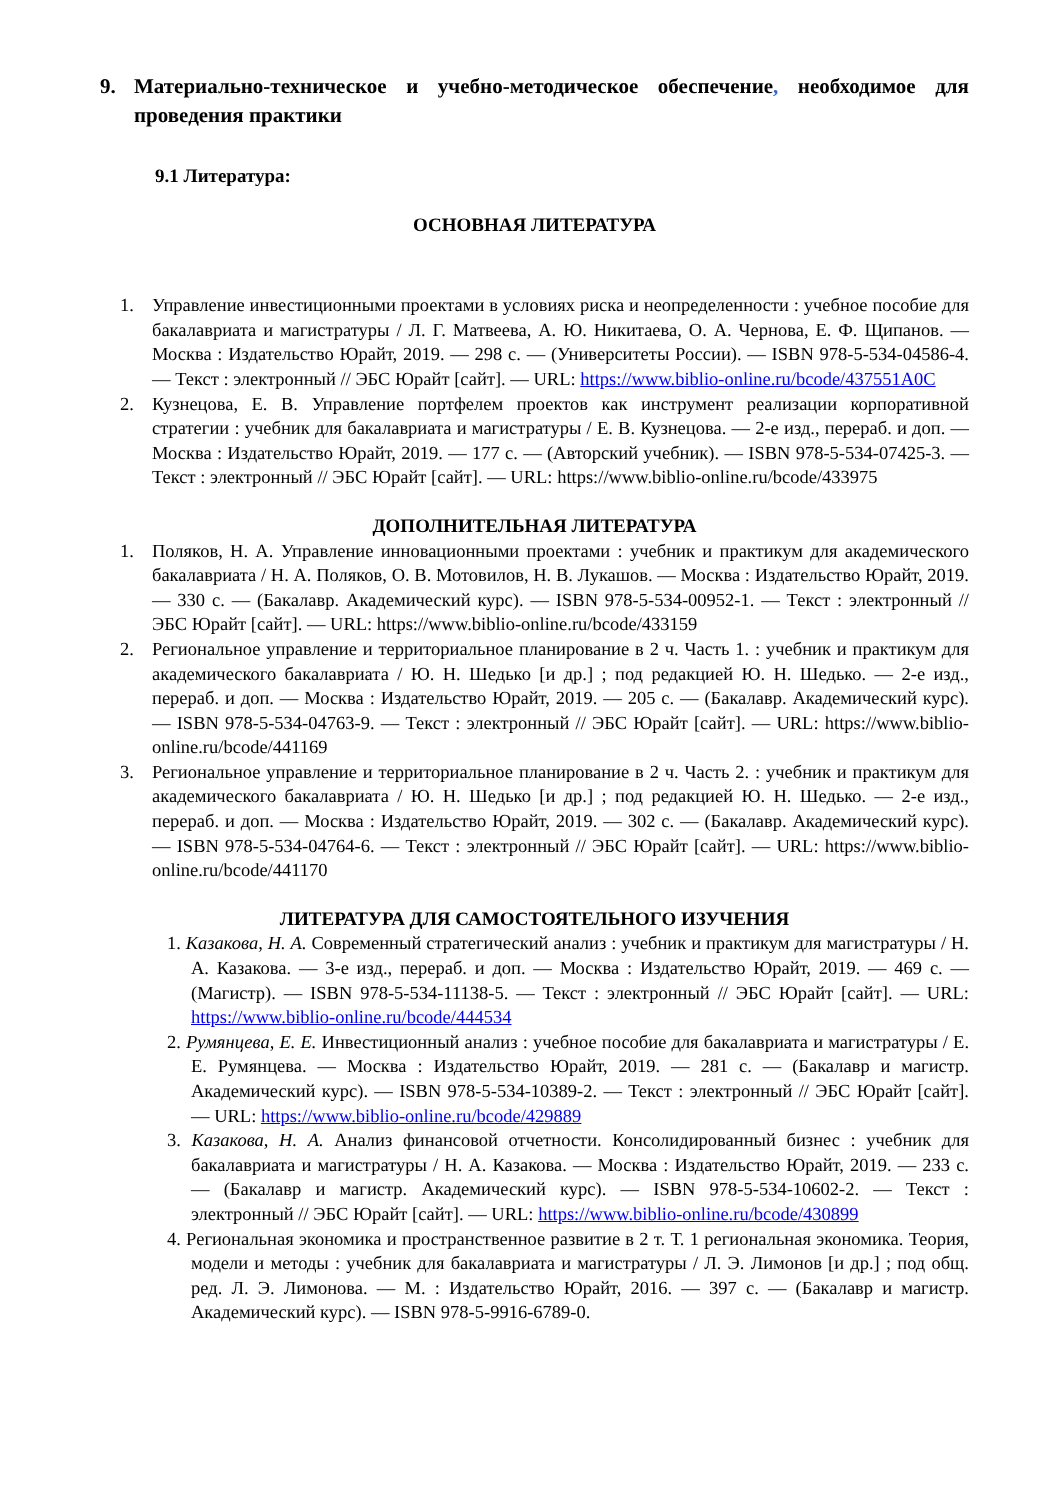9. Материально-техническое и учебно-методическое обеспечение, необходимое для проведения практики
9.1 Литература:
ОСНОВНАЯ ЛИТЕРАТУРА
1. Управление инвестиционными проектами в условиях риска и неопределенности : учебное пособие для бакалавриата и магистратуры / Л. Г. Матвеева, А. Ю. Никитаева, О. А. Чернова, Е. Ф. Щипанов. — Москва : Издательство Юрайт, 2019. — 298 с. — (Университеты России). — ISBN 978-5-534-04586-4. — Текст : электронный // ЭБС Юрайт [сайт]. — URL: https://www.biblio-online.ru/bcode/437551A0C
2. Кузнецова, Е. В. Управление портфелем проектов как инструмент реализации корпоративной стратегии : учебник для бакалавриата и магистратуры / Е. В. Кузнецова. — 2-е изд., перераб. и доп. — Москва : Издательство Юрайт, 2019. — 177 с. — (Авторский учебник). — ISBN 978-5-534-07425-3. — Текст : электронный // ЭБС Юрайт [сайт]. — URL: https://www.biblio-online.ru/bcode/433975
ДОПОЛНИТЕЛЬНАЯ ЛИТЕРАТУРА
1. Поляков, Н. А. Управление инновационными проектами : учебник и практикум для академического бакалавриата / Н. А. Поляков, О. В. Мотовилов, Н. В. Лукашов. — Москва : Издательство Юрайт, 2019. — 330 с. — (Бакалавр. Академический курс). — ISBN 978-5-534-00952-1. — Текст : электронный // ЭБС Юрайт [сайт]. — URL: https://www.biblio-online.ru/bcode/433159
2. Региональное управление и территориальное планирование в 2 ч. Часть 1. : учебник и практикум для академического бакалавриата / Ю. Н. Шедько [и др.] ; под редакцией Ю. Н. Шедько. — 2-е изд., перераб. и доп. — Москва : Издательство Юрайт, 2019. — 205 с. — (Бакалавр. Академический курс). — ISBN 978-5-534-04763-9. — Текст : электронный // ЭБС Юрайт [сайт]. — URL: https://www.biblio-online.ru/bcode/441169
3. Региональное управление и территориальное планирование в 2 ч. Часть 2. : учебник и практикум для академического бакалавриата / Ю. Н. Шедько [и др.] ; под редакцией Ю. Н. Шедько. — 2-е изд., перераб. и доп. — Москва : Издательство Юрайт, 2019. — 302 с. — (Бакалавр. Академический курс). — ISBN 978-5-534-04764-6. — Текст : электронный // ЭБС Юрайт [сайт]. — URL: https://www.biblio-online.ru/bcode/441170
ЛИТЕРАТУРА ДЛЯ САМОСТОЯТЕЛЬНОГО ИЗУЧЕНИЯ
1. Казакова, Н. А. Современный стратегический анализ : учебник и практикум для магистратуры / Н. А. Казакова. — 3-е изд., перераб. и доп. — Москва : Издательство Юрайт, 2019. — 469 с. — (Магистр). — ISBN 978-5-534-11138-5. — Текст : электронный // ЭБС Юрайт [сайт]. — URL: https://www.biblio-online.ru/bcode/444534
2. Румянцева, Е. Е. Инвестиционный анализ : учебное пособие для бакалавриата и магистратуры / Е. Е. Румянцева. — Москва : Издательство Юрайт, 2019. — 281 с. — (Бакалавр и магистр. Академический курс). — ISBN 978-5-534-10389-2. — Текст : электронный // ЭБС Юрайт [сайт]. — URL: https://www.biblio-online.ru/bcode/429889
3. Казакова, Н. А. Анализ финансовой отчетности. Консолидированный бизнес : учебник для бакалавриата и магистратуры / Н. А. Казакова. — Москва : Издательство Юрайт, 2019. — 233 с. — (Бакалавр и магистр. Академический курс). — ISBN 978-5-534-10602-2. — Текст : электронный // ЭБС Юрайт [сайт]. — URL: https://www.biblio-online.ru/bcode/430899
4. Региональная экономика и пространственное развитие в 2 т. Т. 1 региональная экономика. Теория, модели и методы : учебник для бакалавриата и магистратуры / Л. Э. Лимонов [и др.] ; под общ. ред. Л. Э. Лимонова. — М. : Издательство Юрайт, 2016. — 397 с. — (Бакалавр и магистр. Академический курс). — ISBN 978-5-9916-6789-0.